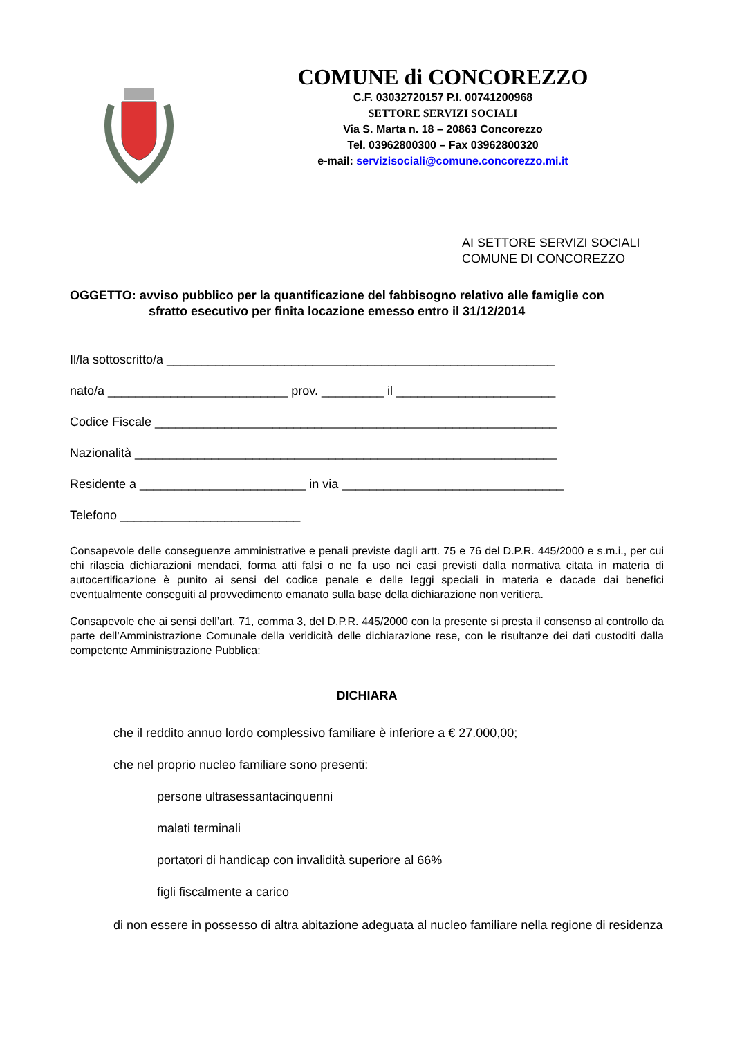COMUNE di CONCOREZZO
C.F. 03032720157 P.I. 00741200968
SETTORE SERVIZI SOCIALI
Via S. Marta n. 18 – 20863 Concorezzo
Tel. 03962800300 – Fax 03962800320
e-mail: servizisociali@comune.concorezzo.mi.it
AI SETTORE SERVIZI SOCIALI
COMUNE DI CONCOREZZO
OGGETTO: avviso pubblico per la quantificazione del fabbisogno relativo alle famiglie con
sfratto esecutivo per finita locazione emesso entro il 31/12/2014
Il/la sottoscritto/a ________________________________________________________
nato/a __________________________ prov. _________ il _______________________
Codice Fiscale __________________________________________________________
Nazionalità _____________________________________________________________
Residente a ________________________ in via ________________________________
Telefono __________________________
Consapevole delle conseguenze amministrative e penali previste dagli artt. 75 e 76 del D.P.R. 445/2000 e s.m.i., per cui chi rilascia dichiarazioni mendaci, forma atti falsi o ne fa uso nei casi previsti dalla normativa citata in materia di autocertificazione è punito ai sensi del codice penale e delle leggi speciali in materia e dacade dai benefici eventualmente conseguiti al provvedimento emanato sulla base della dichiarazione non veritiera.
Consapevole che ai sensi dell’art. 71, comma 3, del D.P.R. 445/2000 con la presente si presta il consenso al controllo da parte dell’Amministrazione Comunale della veridicità delle dichiarazione rese, con le risultanze dei dati custoditi dalla competente Amministrazione Pubblica:
DICHIARA
che il reddito annuo lordo complessivo familiare è inferiore a € 27.000,00;
che nel proprio nucleo familiare sono presenti:
persone ultrasessantacinquenni
malati terminali
portatori di handicap con invalidità superiore al 66%
figli fiscalmente a carico
di non essere in possesso di altra abitazione adeguata al nucleo familiare nella regione di residenza